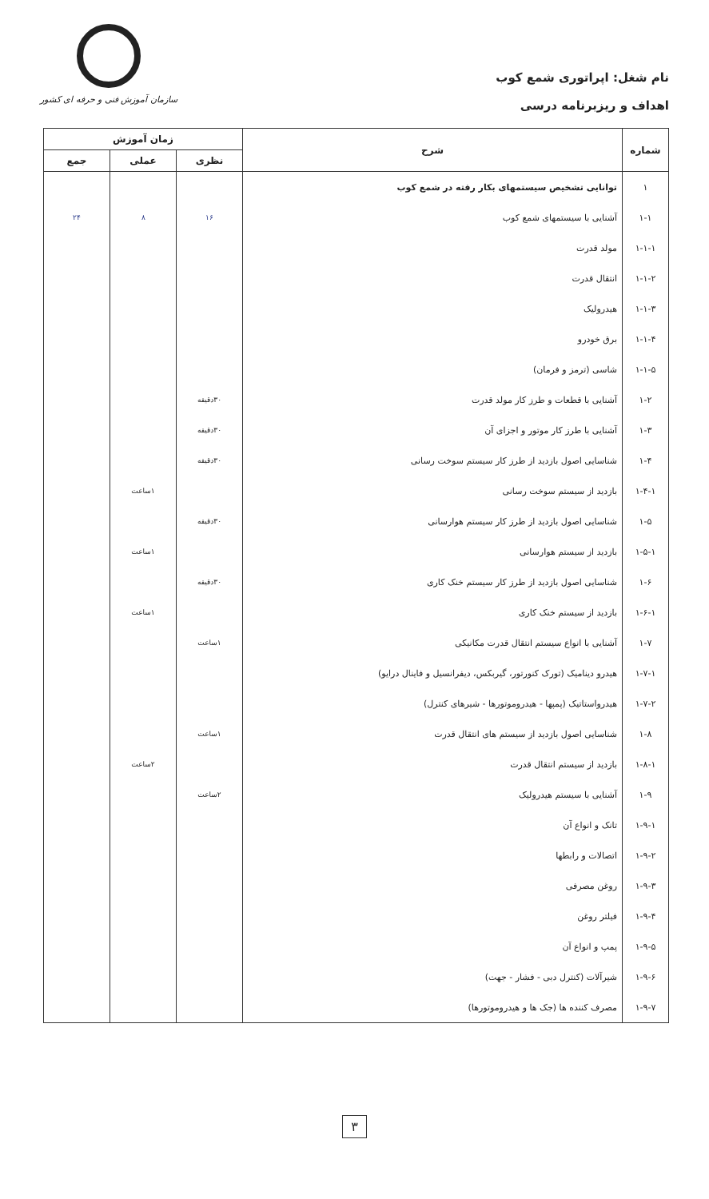نام شغل: اپراتوری شمع کوب
اهداف و ریزبرنامه درسی
سازمان آموزش فنی و حرفه ای کشور
| شماره | شرح | زمان آموزش | | |
| --- | --- | --- | --- | --- |
| | | نظری | عملی | جمع |
| ۱ | توانایی تشخیص سیستمهای بکار رفته در شمع کوب | | | |
| ۱-۱ | آشنایی با سیستمهای شمع کوب | ۱۶ | ۸ | ۲۴ |
| ۱-۱-۱ | مولد قدرت | | | |
| ۱-۱-۲ | انتقال قدرت | | | |
| ۱-۱-۳ | هیدرولیک | | | |
| ۱-۱-۴ | برق خودرو | | | |
| ۱-۱-۵ | شاسی (ترمز و فرمان) | | | |
| ۱-۲ | آشنایی با قطعات و طرز کار مولد قدرت | ۳۰دقیقه | | |
| ۱-۳ | آشنایی با طرز کار موتور و اجزای آن | ۳۰دقیقه | | |
| ۱-۴ | شناسایی اصول بازدید از طرز کار سیستم سوخت رسانی | ۳۰دقیقه | | |
| ۱-۴-۱ | بازدید از سیستم سوخت رسانی | | ۱ساعت | |
| ۱-۵ | شناسایی اصول بازدید از طرز کار سیستم هوارسانی | ۳۰دقیقه | | |
| ۱-۵-۱ | بازدید از سیستم هوارسانی | | ۱ساعت | |
| ۱-۶ | شناسایی اصول بازدید از طرز کار سیستم خنک کاری | ۳۰دقیقه | | |
| ۱-۶-۱ | بازدید از سیستم خنک کاری | | ۱ساعت | |
| ۱-۷ | آشنایی با انواع سیستم انتقال قدرت مکانیکی | ۱ساعت | | |
| ۱-۷-۱ | هیدرو دینامیک (تورک کنورتور، گیربکس، دیفرانسیل و فاینال درایو) | | | |
| ۱-۷-۲ | هیدرواستاتیک (پمپها - هیدروموتورها - شیرهای کنترل) | | | |
| ۱-۸ | شناسایی اصول بازدید از سیستم های انتقال قدرت | ۱ساعت | | |
| ۱-۸-۱ | بازدید از سیستم انتقال قدرت | | ۲ساعت | |
| ۱-۹ | آشنایی با سیستم هیدرولیک | ۲ساعت | | |
| ۱-۹-۱ | تانک و انواع آن | | | |
| ۱-۹-۲ | اتصالات و رابطها | | | |
| ۱-۹-۳ | روغن مصرفی | | | |
| ۱-۹-۴ | فیلتر روغن | | | |
| ۱-۹-۵ | پمپ و انواع آن | | | |
| ۱-۹-۶ | شیرآلات (کنترل دبی - فشار - جهت) | | | |
| ۱-۹-۷ | مصرف کننده ها (جک ها و هیدروموتورها) | | | |
۳